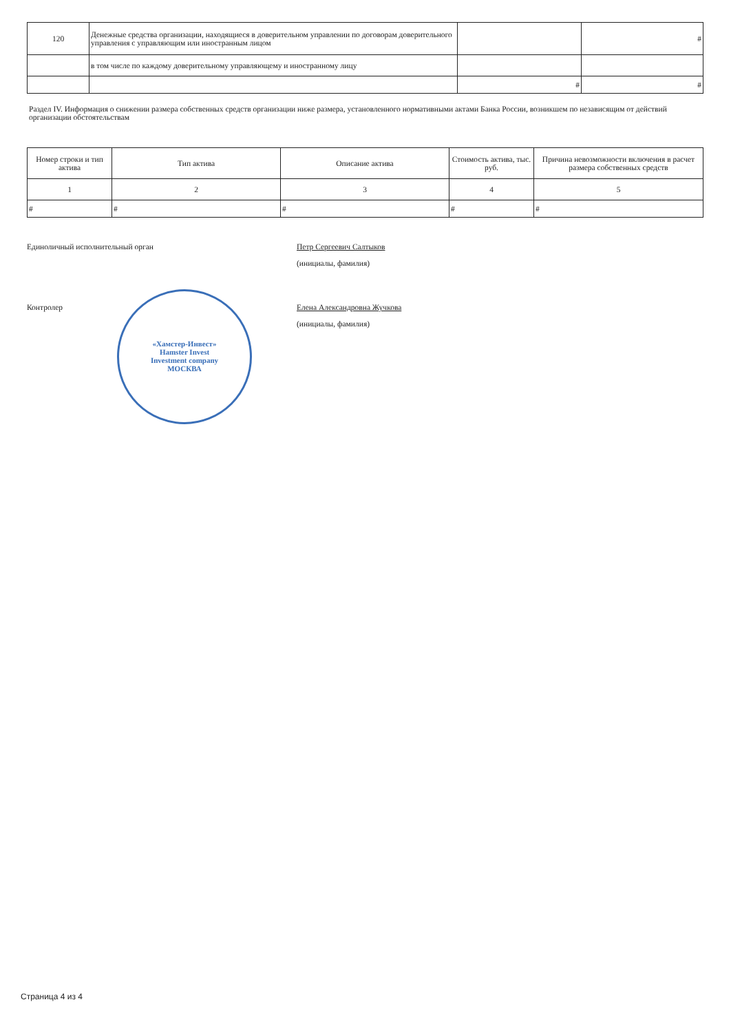| 120 | Денежные средства организации, находящиеся в доверительном управлении по договорам доверительного управления с управляющим или иностранным лицом | | # |
| | в том числе по каждому доверительному управляющему и иностранному лицу | | |
| | | # | # |
Раздел IV. Информация о снижении размера собственных средств организации ниже размера, установленного нормативными актами Банка России, возникшем по независящим от действий организации обстоятельствам
| Номер строки и тип актива | Тип актива | Описание актива | Стоимость актива, тыс. руб. | Причина невозможности включения в расчет размера собственных средств |
| --- | --- | --- | --- | --- |
| 1 | 2 | 3 | 4 | 5 |
| # | # | # | # | # |
Единоличный исполнительный орган Петр Сергеевич Салтыков
(инициалы, фамилия)
Контролер Елена Александровна Жучкова
(инициалы, фамилия)
«Хамстер-Инвест»
Hamster Invest
Investment company
МОСКВА
Страница 4 из 4